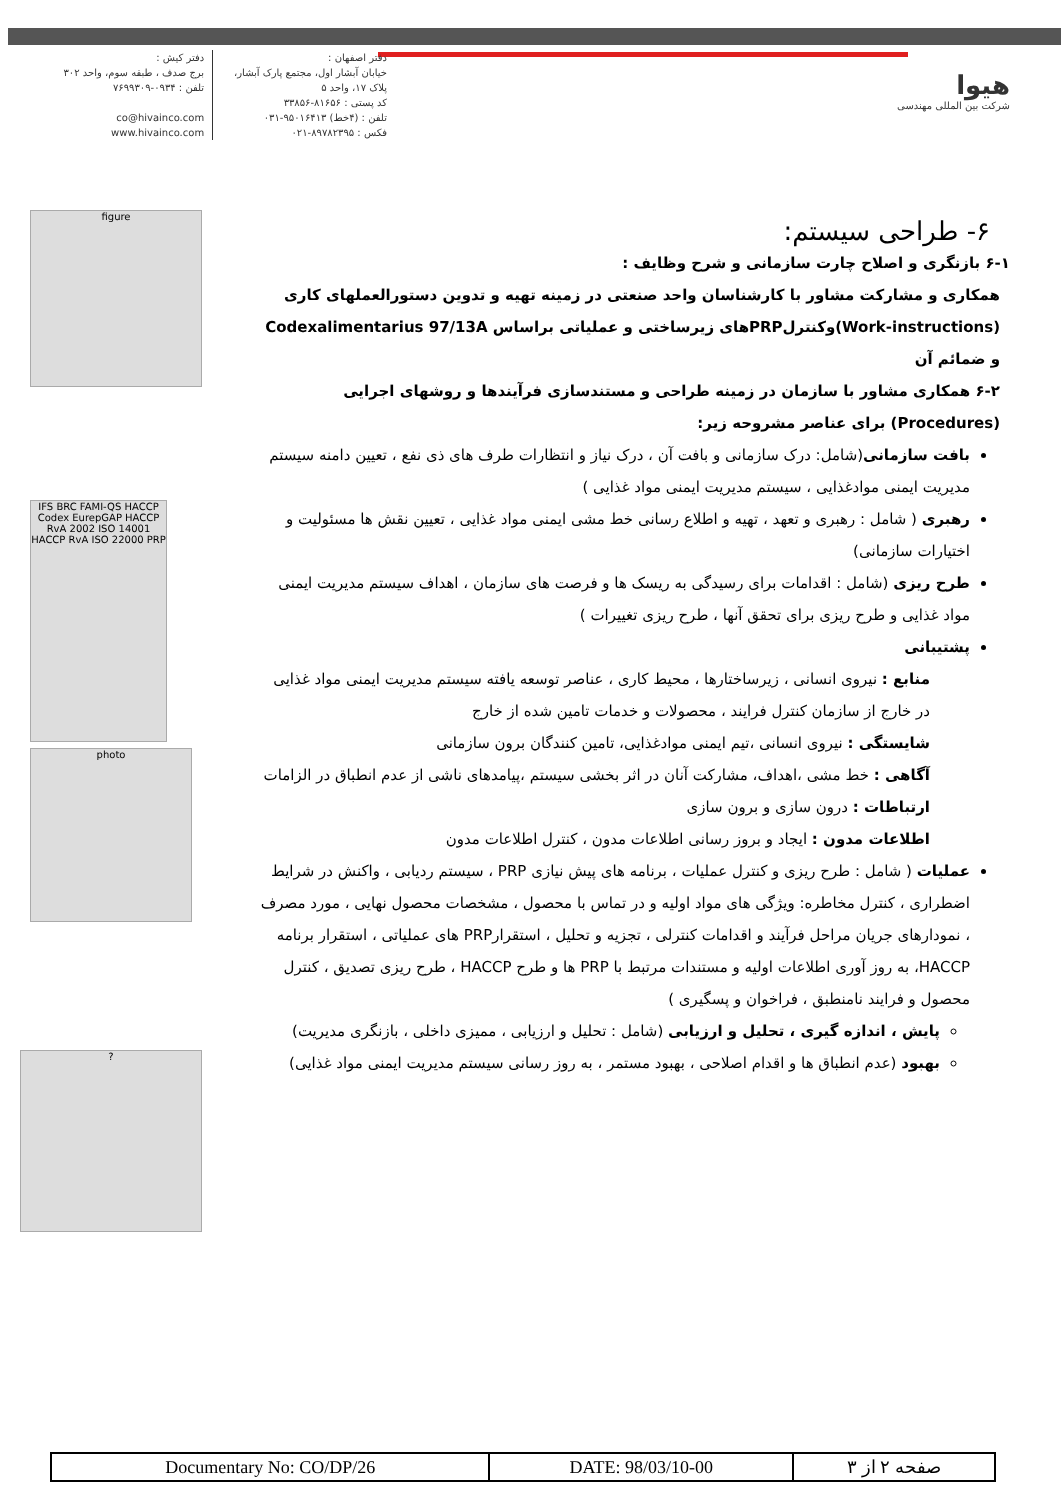هیوا
شرکت بین المللی مهندسی
دفتر اصفهان :
خیابان آبشار اول، مجتمع پارک آبشار،
پلاک ۱۷، واحد ۵
کد پستی : ۸۱۶۵۶-۳۳۸۵۶
تلفن : (۴خط) ۹۵۰۱۶۴۱۳-۰۳۱
فکس : ۸۹۷۸۲۳۹۵-۰۲۱
دفتر کیش :
برج صدف ، طبقه سوم، واحد ۳۰۲
تلفن : ۰۹۳۴-۷۶۹۹۳۰۹
co@hivainco.com
www.hivainco.com
figure
IFS BRC FAMI-QS HACCP Codex EurepGAP HACCP RvA 2002 ISO 14001 HACCP RvA ISO 22000 PRP
photo
?
۶- طراحی سیستم:
۶-۱ بازنگری و اصلاح چارت سازمانی و شرح وظایف :
همکاری و مشارکت مشاور با کارشناسان واحد صنعتی در زمینه تهیه و تدوین دستورالعملهای کاری (Work-instructions)وکنترلPRPهای زیرساختی و عملیاتی براساس Codexalimentarius 97/13A و ضمائم آن
۶-۲ همکاری مشاور با سازمان در زمینه طراحی و مستندسازی فرآیندها و روشهای اجرایی (Procedures) برای عناصر مشروحه زیر:
بافت سازمانی(شامل: درک سازمانی و بافت آن ، درک نیاز و انتظارات طرف های ذی نفع ، تعیین دامنه سیستم مدیریت ایمنی موادغذایی ، سیستم مدیریت ایمنی مواد غذایی )
رهبری ( شامل : رهبری و تعهد ، تهیه و اطلاع رسانی خط مشی ایمنی مواد غذایی ، تعیین نقش ها مسئولیت و اختیارات سازمانی)
طرح ریزی (شامل : اقدامات برای رسیدگی به ریسک ها و فرصت های سازمان ، اهداف سیستم مدیریت ایمنی مواد غذایی و طرح ریزی برای تحقق آنها ، طرح ریزی تغییرات )
پشتیبانی
منابع : نیروی انسانی ، زیرساختارها ، محیط کاری ، عناصر توسعه یافته سیستم مدیریت ایمنی مواد غذایی در خارج از سازمان کنترل فرایند ، محصولات و خدمات تامین شده از خارج
شایستگی : نیروی انسانی ،تیم ایمنی موادغذایی، تامین کنندگان برون سازمانی
آگاهی : خط مشی ،اهداف، مشارکت آنان در اثر بخشی سیستم ،پیامدهای ناشی از عدم انطباق در الزامات
ارتباطات : درون سازی و برون سازی
اطلاعات مدون : ایجاد و بروز رسانی اطلاعات مدون ، کنترل اطلاعات مدون
عملیات ( شامل : طرح ریزی و کنترل عملیات ، برنامه های پیش نیازی PRP ، سیستم ردیابی ، واکنش در شرایط اضطراری ، کنترل مخاطره: ویژگی های مواد اولیه و در تماس با محصول ، مشخصات محصول نهایی ، مورد مصرف ، نمودارهای جریان مراحل فرآیند و اقدامات کنترلی ، تجزیه و تحلیل ، استقرارPRP های عملیاتی ، استقرار برنامه HACCP، به روز آوری اطلاعات اولیه و مستندات مرتبط با PRP ها و طرح HACCP ، طرح ریزی تصدیق ، کنترل محصول و فرایند نامنطبق ، فراخوان و پسگیری )
پایش ، اندازه گیری ، تحلیل و ارزیابی (شامل : تحلیل و ارزیابی ، ممیزی داخلی ، بازنگری مدیریت)
بهبود (عدم انطباق ها و اقدام اصلاحی ، بهبود مستمر ، به روز رسانی سیستم مدیریت ایمنی مواد غذایی)
| Documentary No: CO/DP/26 | DATE: 98/03/10-00 | صفحه ۲ از ۳ |